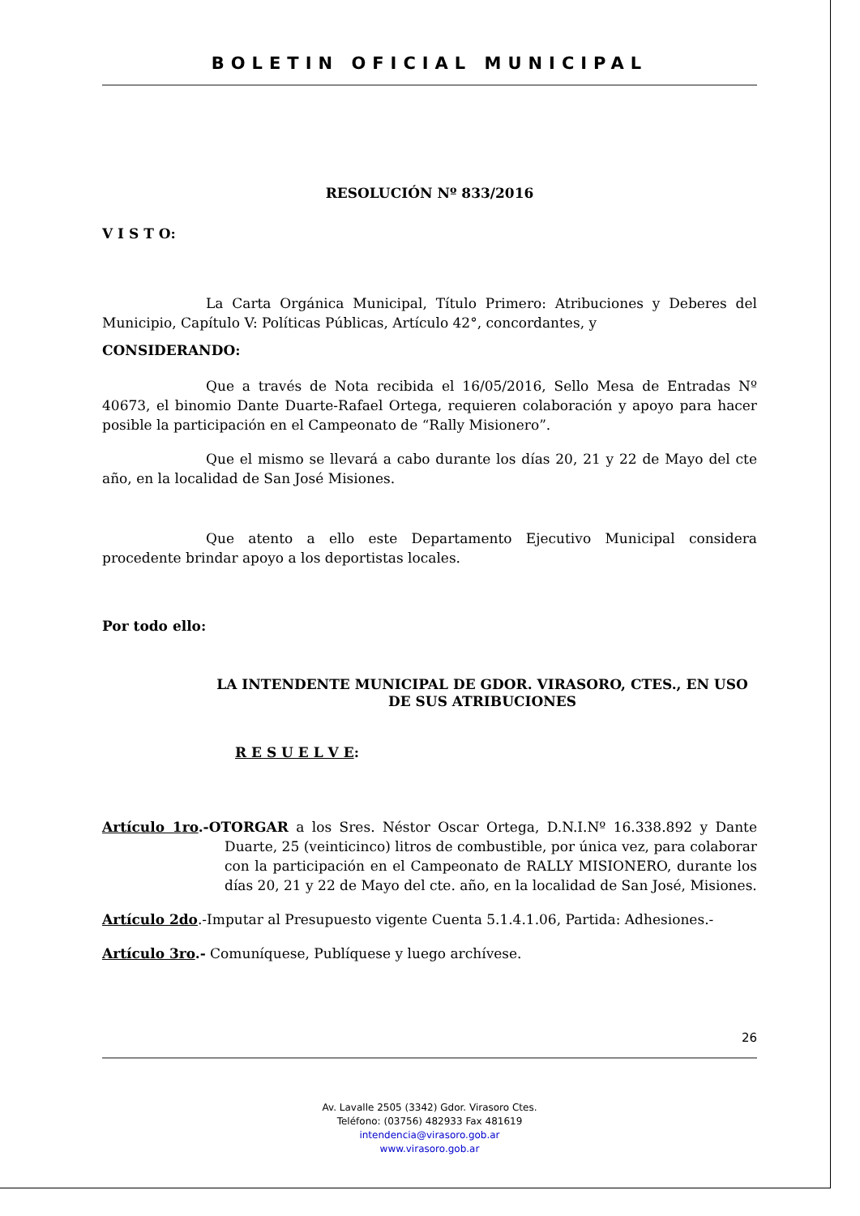BOLETIN OFICIAL MUNICIPAL
RESOLUCIÓN Nº 833/2016
V I S T O:
La Carta Orgánica Municipal, Título Primero: Atribuciones y Deberes del Municipio, Capítulo V: Políticas Públicas, Artículo 42°, concordantes, y
CONSIDERANDO:
Que a través de Nota recibida el 16/05/2016, Sello Mesa de Entradas Nº 40673, el binomio Dante Duarte-Rafael Ortega, requieren colaboración y apoyo para hacer posible la participación en el Campeonato de “Rally Misionero”.
Que el mismo se llevará a cabo durante los días 20, 21 y 22 de Mayo del cte año, en la localidad de San José Misiones.
Que atento a ello este Departamento Ejecutivo Municipal considera procedente brindar apoyo a los deportistas locales.
Por todo ello:
LA INTENDENTE MUNICIPAL DE GDOR. VIRASORO, CTES., EN USO DE SUS ATRIBUCIONES
R E S U E L V E:
Artículo 1ro.-OTORGAR a los Sres. Néstor Oscar Ortega, D.N.I.Nº 16.338.892 y Dante Duarte, 25 (veinticinco) litros de combustible, por única vez, para colaborar con la participación en el Campeonato de RALLY MISIONERO, durante los días 20, 21 y 22 de Mayo del cte. año, en la localidad de San José, Misiones.
Artículo 2do.-Imputar al Presupuesto vigente Cuenta 5.1.4.1.06, Partida: Adhesiones.-
Artículo 3ro.- Comuníquese, Publíquese y luego archívese.
26
Av. Lavalle 2505 (3342) Gdor. Virasoro Ctes.
Teléfono: (03756) 482933 Fax 481619
intendencia@virasoro.gob.ar
www.virasoro.gob.ar